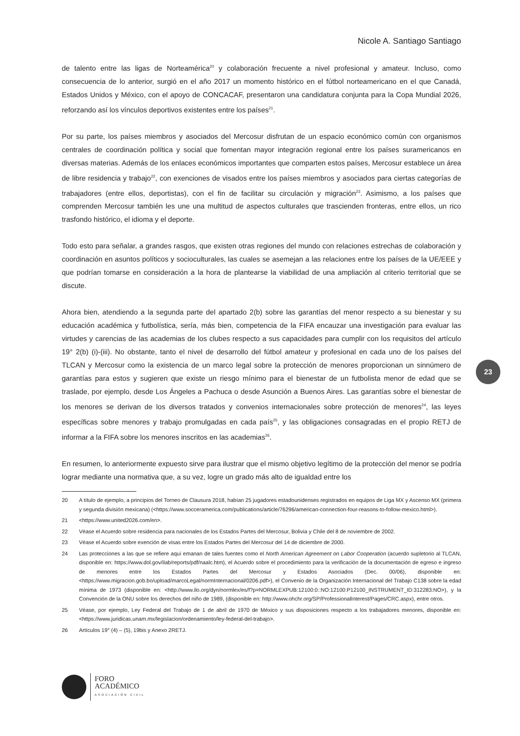Nicole A. Santiago Santiago
de talento entre las ligas de Norteamérica<sup>20</sup> y colaboración frecuente a nivel profesional y amateur. Incluso, como consecuencia de lo anterior, surgió en el año 2017 un momento histórico en el fútbol norteamericano en el que Canadá, Estados Unidos y México, con el apoyo de CONCACAF, presentaron una candidatura conjunta para la Copa Mundial 2026, reforzando así los vínculos deportivos existentes entre los países<sup>21</sup>.
Por su parte, los países miembros y asociados del Mercosur disfrutan de un espacio económico común con organismos centrales de coordinación política y social que fomentan mayor integración regional entre los países suramericanos en diversas materias. Además de los enlaces económicos importantes que comparten estos países, Mercosur establece un área de libre residencia y trabajo<sup>22</sup>, con exenciones de visados entre los países miembros y asociados para ciertas categorías de trabajadores (entre ellos, deportistas), con el fin de facilitar su circulación y migración<sup>23</sup>. Asimismo, a los países que comprenden Mercosur también les une una multitud de aspectos culturales que trascienden fronteras, entre ellos, un rico trasfondo histórico, el idioma y el deporte.
Todo esto para señalar, a grandes rasgos, que existen otras regiones del mundo con relaciones estrechas de colaboración y coordinación en asuntos políticos y socioculturales, las cuales se asemejan a las relaciones entre los países de la UE/EEE y que podrían tomarse en consideración a la hora de plantearse la viabilidad de una ampliación al criterio territorial que se discute.
Ahora bien, atendiendo a la segunda parte del apartado 2(b) sobre las garantías del menor respecto a su bienestar y su educación académica y futbolística, sería, más bien, competencia de la FIFA encauzar una investigación para evaluar las virtudes y carencias de las academias de los clubes respecto a sus capacidades para cumplir con los requisitos del artículo 19° 2(b) (i)-(iii). No obstante, tanto el nivel de desarrollo del fútbol amateur y profesional en cada uno de los países del TLCAN y Mercosur como la existencia de un marco legal sobre la protección de menores proporcionan un sinnúmero de garantías para estos y sugieren que existe un riesgo mínimo para el bienestar de un futbolista menor de edad que se traslade, por ejemplo, desde Los Ángeles a Pachuca o desde Asunción a Buenos Aires. Las garantías sobre el bienestar de los menores se derivan de los diversos tratados y convenios internacionales sobre protección de menores<sup>24</sup>, las leyes específicas sobre menores y trabajo promulgadas en cada país<sup>25</sup>, y las obligaciones consagradas en el propio RETJ de informar a la FIFA sobre los menores inscritos en las academias<sup>26</sup>.
En resumen, lo anteriormente expuesto sirve para ilustrar que el mismo objetivo legítimo de la protección del menor se podría lograr mediante una normativa que, a su vez, logre un grado más alto de igualdad entre los
20 A título de ejemplo, a principios del Torneo de Clausura 2018, habían 25 jugadores estadounidenses registrados en equipos de Liga MX y Ascenso MX (primera y segunda división mexicana) (<https://www.socceramerica.com/publications/article/76296/american-connection-four-reasons-to-follow-mexico.html>).
21 <https://www.united2026.com/en>.
22 Véase el Acuerdo sobre residencia para nacionales de los Estados Partes del Mercosur, Bolivia y Chile del 8 de noviembre de 2002.
23 Véase el Acuerdo sobre exención de visas entre los Estados Partes del Mercosur del 14 de diciembre de 2000.
24 Las protecciones a las que se refiere aquí emanan de tales fuentes como el North American Agreement on Labor Cooperation (acuerdo supletorio al TLCAN, disponible en: https://www.dol.gov/ilab/reports/pdf/naalc.htm), el Acuerdo sobre el procedimiento para la verificación de la documentación de egreso e ingreso de menores entre los Estados Partes del Mercosur y Estados Asociados (Dec. 00/06), disponible en: <https://www.migracion.gob.bo/upload/marcoLegal/normInternacional/0206.pdf>), el Convenio de la Organización Internacional del Trabajo C138 sobre la edad mínima de 1973 (disponible en: <http://www.ilo.org/dyn/normlex/es/f?p=NORMLEXPUB:12100:0::NO:12100:P12100_INSTRUMENT_ID:312283:NO>), y la Convención de la ONU sobre los derechos del niño de 1989, (disponible en: http://www.ohchr.org/SP/ProfessionalInterest/Pages/CRC.aspx), entre otros.
25 Véase, por ejemplo, Ley Federal del Trabajo de 1 de abril de 1970 de México y sus disposiciones respecto a los trabajadores menores, disponible en: <https://www.juridicas.unam.mx/legislacion/ordenamiento/ley-federal-del-trabajo>.
26 Artículos 19° (4) – (5), 19bis y Anexo 2RETJ.
23
FORO
ACADÉMICO
ASOCIACIÓN CIVIL